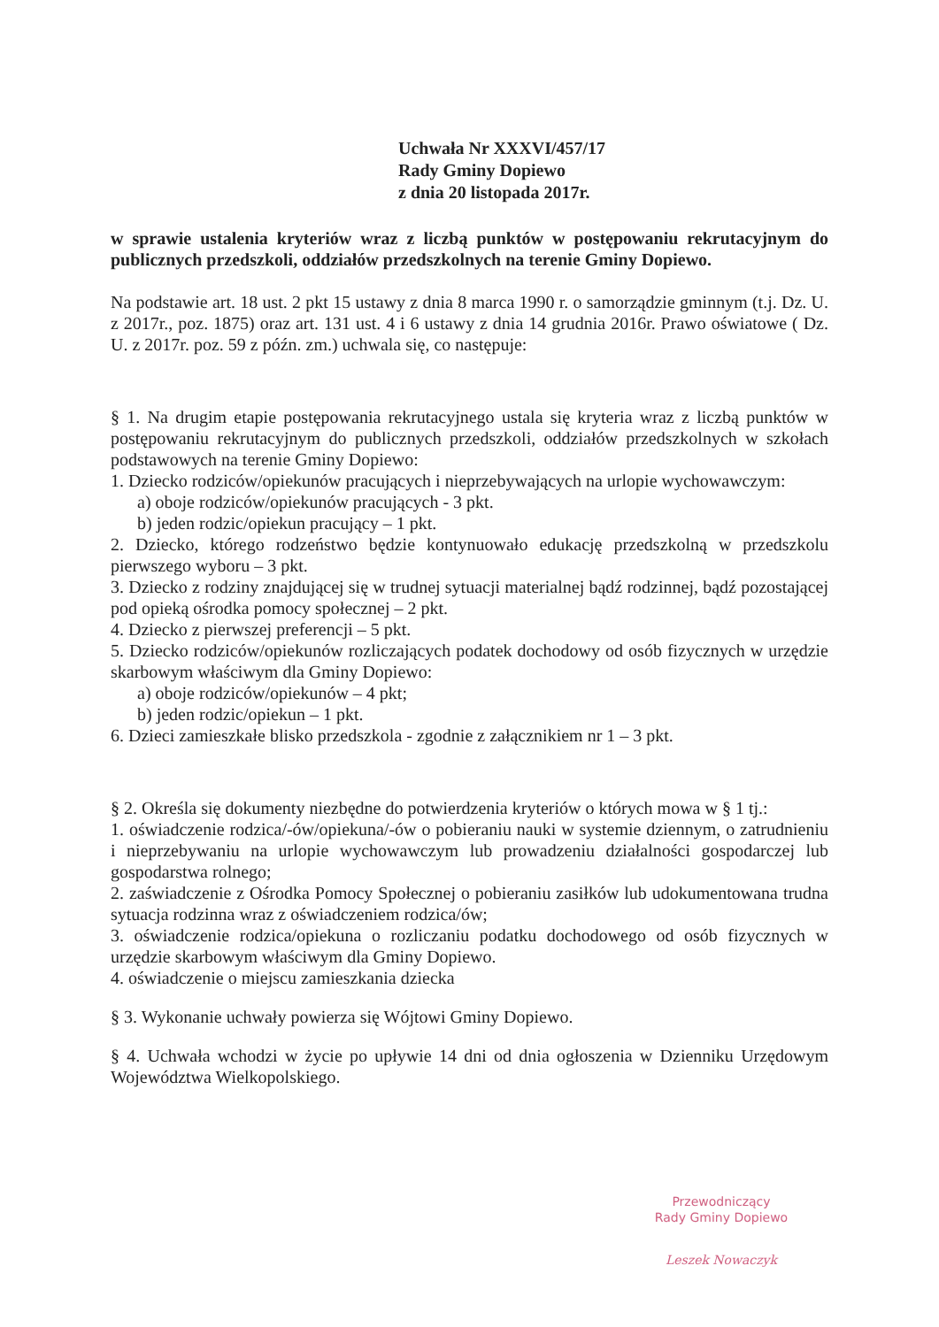Uchwała Nr XXXVI/457/17
Rady Gminy Dopiewo
z dnia 20 listopada 2017r.
w sprawie ustalenia kryteriów wraz z liczbą punktów w postępowaniu rekrutacyjnym do publicznych przedszkoli, oddziałów przedszkolnych na terenie Gminy Dopiewo.
Na podstawie art. 18 ust. 2 pkt 15 ustawy z dnia 8 marca 1990 r. o samorządzie gminnym (t.j. Dz. U. z 2017r., poz. 1875) oraz art. 131 ust. 4 i 6 ustawy z dnia 14 grudnia 2016r. Prawo oświatowe ( Dz. U. z 2017r. poz. 59 z późn. zm.) uchwala się, co następuje:
§ 1. Na drugim etapie postępowania rekrutacyjnego ustala się kryteria wraz z liczbą punktów w postępowaniu rekrutacyjnym do publicznych przedszkoli, oddziałów przedszkolnych w szkołach podstawowych na terenie Gminy Dopiewo:
1. Dziecko rodziców/opiekunów pracujących i nieprzebywających na urlopie wychowawczym:
a) oboje rodziców/opiekunów pracujących - 3 pkt.
b) jeden rodzic/opiekun pracujący – 1 pkt.
2. Dziecko, którego rodzeństwo będzie kontynuowało edukację przedszkolną w przedszkolu pierwszego wyboru – 3 pkt.
3. Dziecko z rodziny znajdującej się w trudnej sytuacji materialnej bądź rodzinnej, bądź pozostającej pod opieką ośrodka pomocy społecznej – 2 pkt.
4. Dziecko z pierwszej preferencji – 5 pkt.
5. Dziecko rodziców/opiekunów rozliczających podatek dochodowy od osób fizycznych w urzędzie skarbowym właściwym dla Gminy Dopiewo:
a) oboje rodziców/opiekunów – 4 pkt;
b) jeden rodzic/opiekun – 1 pkt.
6. Dzieci zamieszkałe blisko przedszkola - zgodnie z załącznikiem nr 1 – 3 pkt.
§ 2. Określa się dokumenty niezbędne do potwierdzenia kryteriów o których mowa w § 1 tj.:
1. oświadczenie rodzica/-ów/opiekuna/-ów o pobieraniu nauki w systemie dziennym, o zatrudnieniu i nieprzebywaniu na urlopie wychowawczym lub prowadzeniu działalności gospodarczej lub gospodarstwa rolnego;
2. zaświadczenie z Ośrodka Pomocy Społecznej o pobieraniu zasiłków lub udokumentowana trudna sytuacja rodzinna wraz z oświadczeniem rodzica/ów;
3. oświadczenie rodzica/opiekuna o rozliczaniu podatku dochodowego od osób fizycznych w urzędzie skarbowym właściwym dla Gminy Dopiewo.
4. oświadczenie o miejscu zamieszkania dziecka
§ 3. Wykonanie uchwały powierza się Wójtowi Gminy Dopiewo.
§ 4. Uchwała wchodzi w życie po upływie 14 dni od dnia ogłoszenia w Dzienniku Urzędowym Województwa Wielkopolskiego.
Przewodniczący
Rady Gminy Dopiewo
Leszek Nowaczyk